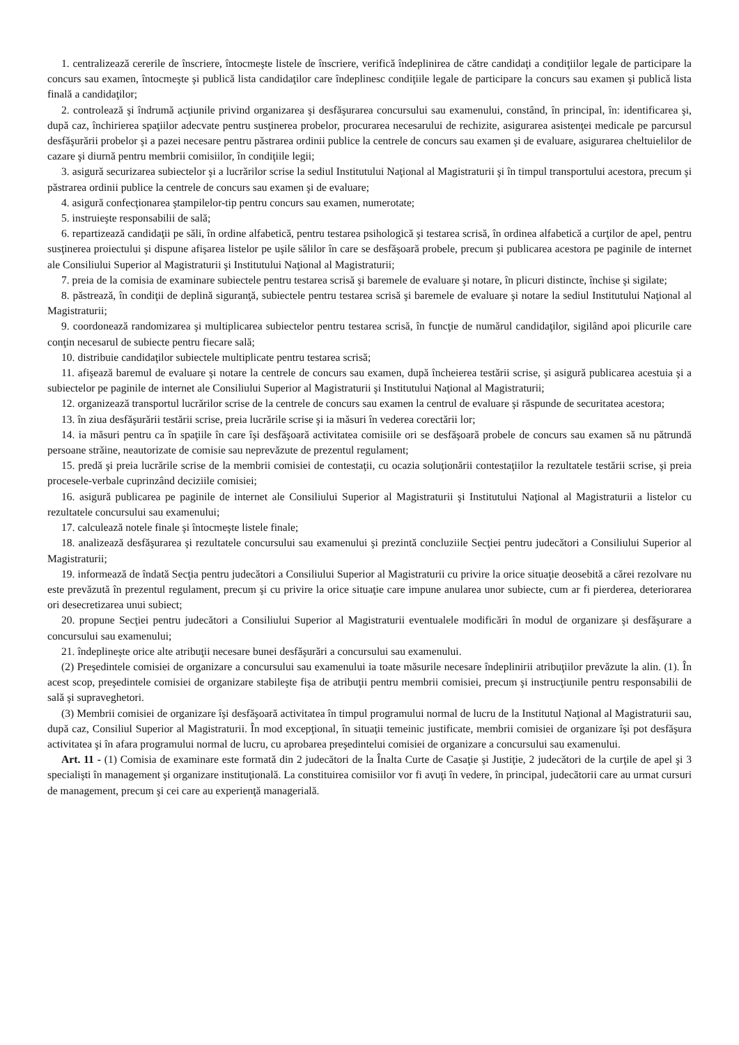1. centralizează cererile de înscriere, întocmeşte listele de înscriere, verifică îndeplinirea de către candidaţi a condiţiilor legale de participare la concurs sau examen, întocmeşte şi publică lista candidaţilor care îndeplinesc condiţiile legale de participare la concurs sau examen şi publică lista finală a candidaţilor;
2. controlează şi îndrumă acţiunile privind organizarea şi desfăşurarea concursului sau examenului, constând, în principal, în: identificarea şi, după caz, închirierea spaţiilor adecvate pentru susţinerea probelor, procurarea necesarului de rechizite, asigurarea asistenţei medicale pe parcursul desfăşurării probelor şi a pazei necesare pentru păstrarea ordinii publice la centrele de concurs sau examen şi de evaluare, asigurarea cheltuielilor de cazare şi diurnă pentru membrii comisiilor, în condiţiile legii;
3. asigură securizarea subiectelor şi a lucrărilor scrise la sediul Institutului Naţional al Magistraturii şi în timpul transportului acestora, precum şi păstrarea ordinii publice la centrele de concurs sau examen şi de evaluare;
4. asigură confecţionarea ştampilelor-tip pentru concurs sau examen, numerotate;
5. instruieşte responsabilii de sală;
6. repartizează candidaţii pe săli, în ordine alfabetică, pentru testarea psihologică şi testarea scrisă, în ordinea alfabetică a curţilor de apel, pentru susţinerea proiectului şi dispune afişarea listelor pe uşile sălilor în care se desfăşoară probele, precum şi publicarea acestora pe paginile de internet ale Consiliului Superior al Magistraturii şi Institutului Naţional al Magistraturii;
7. preia de la comisia de examinare subiectele pentru testarea scrisă şi baremele de evaluare şi notare, în plicuri distincte, închise şi sigilate;
8. păstrează, în condiţii de deplină siguranţă, subiectele pentru testarea scrisă şi baremele de evaluare şi notare la sediul Institutului Naţional al Magistraturii;
9. coordonează randomizarea şi multiplicarea subiectelor pentru testarea scrisă, în funcţie de numărul candidaţilor, sigilând apoi plicurile care conţin necesarul de subiecte pentru fiecare sală;
10. distribuie candidaţilor subiectele multiplicate pentru testarea scrisă;
11. afişează baremul de evaluare şi notare la centrele de concurs sau examen, după încheierea testării scrise, şi asigură publicarea acestuia şi a subiectelor pe paginile de internet ale Consiliului Superior al Magistraturii şi Institutului Naţional al Magistraturii;
12. organizează transportul lucrărilor scrise de la centrele de concurs sau examen la centrul de evaluare şi răspunde de securitatea acestora;
13. în ziua desfăşurării testării scrise, preia lucrările scrise şi ia măsuri în vederea corectării lor;
14. ia măsuri pentru ca în spaţiile în care îşi desfăşoară activitatea comisiile ori se desfăşoară probele de concurs sau examen să nu pătrundă persoane străine, neautorizate de comisie sau neprevăzute de prezentul regulament;
15. predă şi preia lucrările scrise de la membrii comisiei de contestaţii, cu ocazia soluţionării contestaţiilor la rezultatele testării scrise, şi preia procesele-verbale cuprinzând deciziile comisiei;
16. asigură publicarea pe paginile de internet ale Consiliului Superior al Magistraturii şi Institutului Naţional al Magistraturii a listelor cu rezultatele concursului sau examenului;
17. calculează notele finale şi întocmeşte listele finale;
18. analizează desfăşurarea şi rezultatele concursului sau examenului şi prezintă concluziile Secţiei pentru judecători a Consiliului Superior al Magistraturii;
19. informează de îndată Secţia pentru judecători a Consiliului Superior al Magistraturii cu privire la orice situaţie deosebită a cărei rezolvare nu este prevăzută în prezentul regulament, precum şi cu privire la orice situaţie care impune anularea unor subiecte, cum ar fi pierderea, deteriorarea ori desecretizarea unui subiect;
20. propune Secţiei pentru judecători a Consiliului Superior al Magistraturii eventualele modificări în modul de organizare şi desfăşurare a concursului sau examenului;
21. îndeplineşte orice alte atribuţii necesare bunei desfăşurări a concursului sau examenului.
(2) Preşedintele comisiei de organizare a concursului sau examenului ia toate măsurile necesare îndeplinirii atribuţiilor prevăzute la alin. (1). În acest scop, preşedintele comisiei de organizare stabileşte fişa de atribuţii pentru membrii comisiei, precum şi instrucţiunile pentru responsabilii de sală şi supraveghetori.
(3) Membrii comisiei de organizare îşi desfăşoară activitatea în timpul programului normal de lucru de la Institutul Naţional al Magistraturii sau, după caz, Consiliul Superior al Magistraturii. În mod excepţional, în situaţii temeinic justificate, membrii comisiei de organizare îşi pot desfăşura activitatea şi în afara programului normal de lucru, cu aprobarea preşedintelui comisiei de organizare a concursului sau examenului.
Art. 11 - (1) Comisia de examinare este formată din 2 judecători de la Înalta Curte de Casaţie şi Justiţie, 2 judecători de la curţile de apel şi 3 specialişti în management şi organizare instituţională. La constituirea comisiilor vor fi avuţi în vedere, în principal, judecătorii care au urmat cursuri de management, precum şi cei care au experienţă managerială.